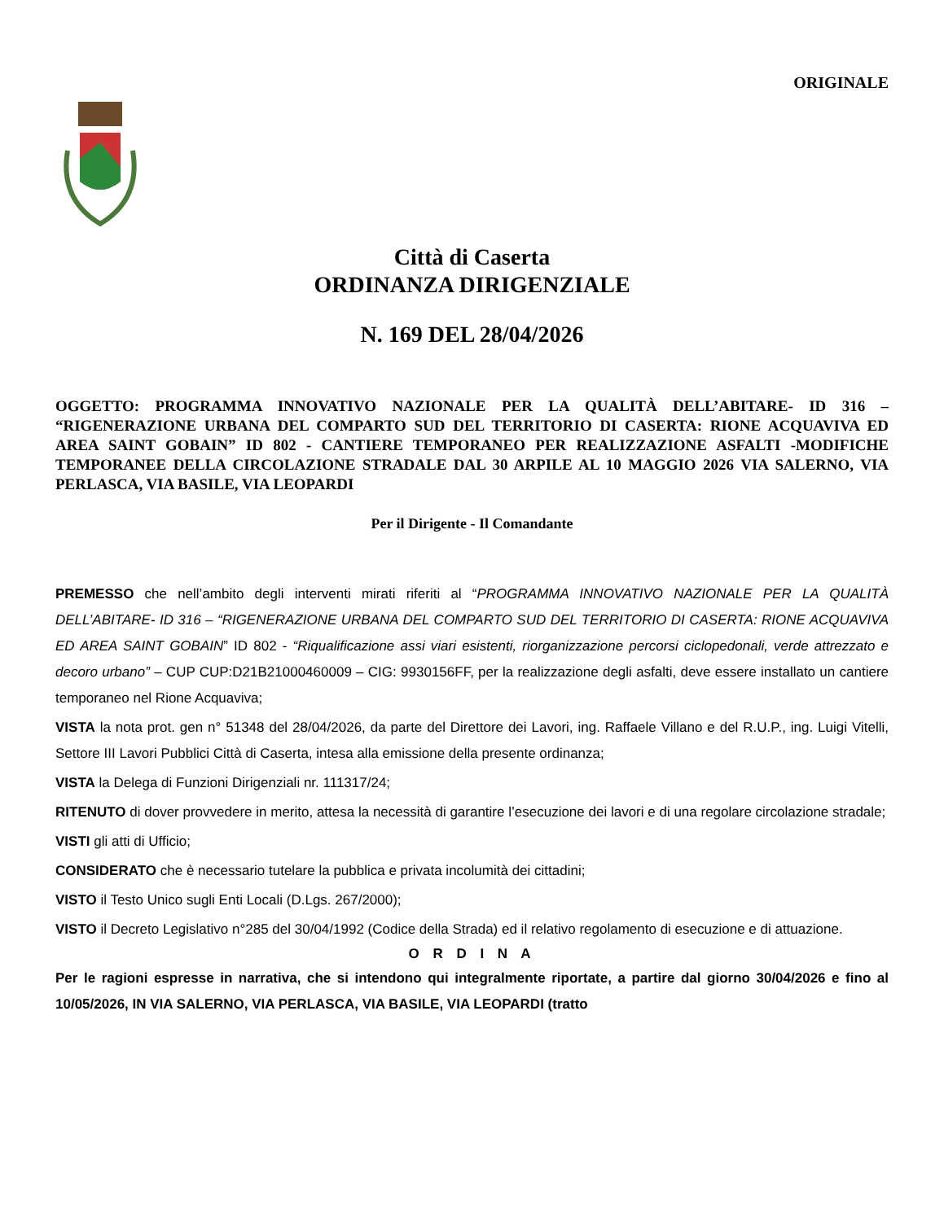ORIGINALE
Città di Caserta
ORDINANZA DIRIGENZIALE
N. 169 DEL 28/04/2026
OGGETTO: PROGRAMMA INNOVATIVO NAZIONALE PER LA QUALITÀ DELL’ABITARE- ID 316 – “RIGENERAZIONE URBANA DEL COMPARTO SUD DEL TERRITORIO DI CASERTA: RIONE ACQUAVIVA ED AREA SAINT GOBAIN” ID 802 - CANTIERE TEMPORANEO PER REALIZZAZIONE ASFALTI -MODIFICHE TEMPORANEE DELLA CIRCOLAZIONE STRADALE DAL 30 ARPILE AL 10 MAGGIO 2026 VIA SALERNO, VIA PERLASCA, VIA BASILE, VIA LEOPARDI
Per il Dirigente - Il Comandante
PREMESSO che nell’ambito degli interventi mirati riferiti al “PROGRAMMA INNOVATIVO NAZIONALE PER LA QUALITÀ DELL’ABITARE- ID 316 – “RIGENERAZIONE URBANA DEL COMPARTO SUD DEL TERRITORIO DI CASERTA: RIONE ACQUAVIVA ED AREA SAINT GOBAIN” ID 802 - “Riqualificazione assi viari esistenti, riorganizzazione percorsi ciclopedonali, verde attrezzato e decoro urbano” – CUP CUP:D21B21000460009 – CIG: 9930156FF, per la realizzazione degli asfalti, deve essere installato un cantiere temporaneo nel Rione Acquaviva;
VISTA la nota prot. gen n° 51348 del 28/04/2026, da parte del Direttore dei Lavori, ing. Raffaele Villano e del R.U.P., ing. Luigi Vitelli, Settore III Lavori Pubblici Città di Caserta, intesa alla emissione della presente ordinanza;
VISTA la Delega di Funzioni Dirigenziali nr. 111317/24;
RITENUTO di dover provvedere in merito, attesa la necessità di garantire l’esecuzione dei lavori e di una regolare circolazione stradale;
VISTI gli atti di Ufficio;
CONSIDERATO che è necessario tutelare la pubblica e privata incolumità dei cittadini;
VISTO il Testo Unico sugli Enti Locali (D.Lgs. 267/2000);
VISTO il Decreto Legislativo n°285 del 30/04/1992 (Codice della Strada) ed il relativo regolamento di esecuzione e di attuazione.
O R D I N A
Per le ragioni espresse in narrativa, che si intendono qui integralmente riportate, a partire dal giorno 30/04/2026 e fino al 10/05/2026, IN VIA SALERNO, VIA PERLASCA, VIA BASILE, VIA LEOPARDI (tratto